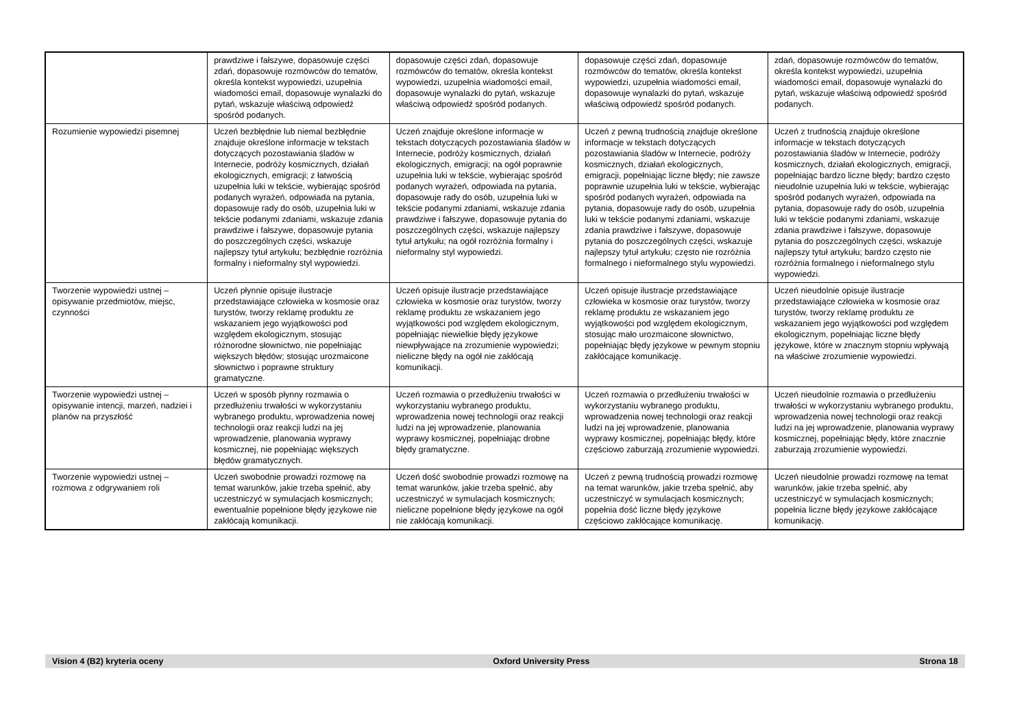| | prawdziwe i fałszywe, dopasowuje części zdań, dopasowuje rozmówców do tematów, określa kontekst wypowiedzi, uzupełnia wiadomości email, dopasowuje wynalazki do pytań, wskazuje właściwą odpowiedź spośród podanych. | dopasowuje części zdań, dopasowuje rozmówców do tematów, określa kontekst wypowiedzi, uzupełnia wiadomości email, dopasowuje wynalazki do pytań, wskazuje właściwą odpowiedź spośród podanych. | dopasowuje części zdań, dopasowuje rozmówców do tematów, określa kontekst wypowiedzi, uzupełnia wiadomości email, dopasowuje wynalazki do pytań, wskazuje właściwą odpowiedź spośród podanych. | zdań, dopasowuje rozmówców do tematów, określa kontekst wypowiedzi, uzupełnia wiadomości email, dopasowuje wynalazki do pytań, wskazuje właściwą odpowiedź spośród podanych. |
| Rozumienie wypowiedzi pisemnej | Uczeń bezbłędnie lub niemal bezbłędnie znajduje określone informacje w tekstach dotyczących pozostawiania śladów w Internecie, podróży kosmicznych, działań ekologicznych, emigracji; z łatwością uzupełnia luki w tekście, wybierając spośród podanych wyrażeń, odpowiada na pytania, dopasowuje rady do osób, uzupełnia luki w tekście podanymi zdaniami, wskazuje zdania prawdziwe i fałszywe, dopasowuje pytania do poszczególnych części, wskazuje najlepszy tytuł artykułu; bezbłędnie rozróżnia formalny i nieformalny styl wypowiedzi. | Uczeń znajduje określone informacje w tekstach dotyczących pozostawiania śladów w Internecie, podróży kosmicznych, działań ekologicznych, emigracji; na ogół poprawnie uzupełnia luki w tekście, wybierając spośród podanych wyrażeń, odpowiada na pytania, dopasowuje rady do osób, uzupełnia luki w tekście podanymi zdaniami, wskazuje zdania prawdziwe i fałszywe, dopasowuje pytania do poszczególnych części, wskazuje najlepszy tytuł artykułu; na ogół rozróżnia formalny i nieformalny styl wypowiedzi. | Uczeń z pewną trudnością znajduje określone informacje w tekstach dotyczących pozostawiania śladów w Internecie, podróży kosmicznych, działań ekologicznych, emigracji, popełniając liczne błędy; nie zawsze poprawnie uzupełnia luki w tekście, wybierając spośród podanych wyrażeń, odpowiada na pytania, dopasowuje rady do osób, uzupełnia luki w tekście podanymi zdaniami, wskazuje zdania prawdziwe i fałszywe, dopasowuje pytania do poszczególnych części, wskazuje najlepszy tytuł artykułu; często nie rozróżnia formalnego i nieformalnego stylu wypowiedzi. | Uczeń z trudnością znajduje określone informacje w tekstach dotyczących pozostawiania śladów w Internecie, podróży kosmicznych, działań ekologicznych, emigracji, popełniając bardzo liczne błędy; bardzo często nieudolnie uzupełnia luki w tekście, wybierając spośród podanych wyrażeń, odpowiada na pytania, dopasowuje rady do osób, uzupełnia luki w tekście podanymi zdaniami, wskazuje zdania prawdziwe i fałszywe, dopasowuje pytania do poszczególnych części, wskazuje najlepszy tytuł artykułu; bardzo często nie rozróżnia formalnego i nieformalnego stylu wypowiedzi. |
| Tworzenie wypowiedzi ustnej – opisywanie przedmiotów, miejsc, czynności | Uczeń płynnie opisuje ilustracje przedstawiające człowieka w kosmosie oraz turystów, tworzy reklamę produktu ze wskazaniem jego wyjątkowości pod względem ekologicznym, stosując różnorodne słownictwo, nie popełniając większych błędów; stosując urozmaicone słownictwo i poprawne struktury gramatyczne. | Uczeń opisuje ilustracje przedstawiające człowieka w kosmosie oraz turystów, tworzy reklamę produktu ze wskazaniem jego wyjątkowości pod względem ekologicznym, popełniając niewielkie błędy językowe niewpływające na zrozumienie wypowiedzi; nieliczne błędy na ogół nie zakłócają komunikacji. | Uczeń opisuje ilustracje przedstawiające człowieka w kosmosie oraz turystów, tworzy reklamę produktu ze wskazaniem jego wyjątkowości pod względem ekologicznym, stosując mało urozmaicone słownictwo, popełniając błędy językowe w pewnym stopniu zakłócające komunikację. | Uczeń nieudolnie opisuje ilustracje przedstawiające człowieka w kosmosie oraz turystów, tworzy reklamę produktu ze wskazaniem jego wyjątkowości pod względem ekologicznym, popełniając liczne błędy językowe, które w znacznym stopniu wpływają na właściwe zrozumienie wypowiedzi. |
| Tworzenie wypowiedzi ustnej – opisywanie intencji, marzeń, nadziei i planów na przyszłość | Uczeń w sposób płynny rozmawia o przedłużeniu trwałości w wykorzystaniu wybranego produktu, wprowadzenia nowej technologii oraz reakcji ludzi na jej wprowadzenie, planowania wyprawy kosmicznej, nie popełniając większych błędów gramatycznych. | Uczeń rozmawia o przedłużeniu trwałości w wykorzystaniu wybranego produktu, wprowadzenia nowej technologii oraz reakcji ludzi na jej wprowadzenie, planowania wyprawy kosmicznej, popełniając drobne błędy gramatyczne. | Uczeń rozmawia o przedłużeniu trwałości w wykorzystaniu wybranego produktu, wprowadzenia nowej technologii oraz reakcji ludzi na jej wprowadzenie, planowania wyprawy kosmicznej, popełniając błędy, które częściowo zaburzają zrozumienie wypowiedzi. | Uczeń nieudolnie rozmawia o przedłużeniu trwałości w wykorzystaniu wybranego produktu, wprowadzenia nowej technologii oraz reakcji ludzi na jej wprowadzenie, planowania wyprawy kosmicznej, popełniając błędy, które znacznie zaburzają zrozumienie wypowiedzi. |
| Tworzenie wypowiedzi ustnej – rozmowa z odgrywaniem roli | Uczeń swobodnie prowadzi rozmowę na temat warunków, jakie trzeba spełnić, aby uczestniczyć w symulacjach kosmicznych; ewentualnie popełnione błędy językowe nie zakłócają komunikacji. | Uczeń dość swobodnie prowadzi rozmowę na temat warunków, jakie trzeba spełnić, aby uczestniczyć w symulacjach kosmicznych; nieliczne popełnione błędy językowe na ogół nie zakłócają komunikacji. | Uczeń z pewną trudnością prowadzi rozmowę na temat warunków, jakie trzeba spełnić, aby uczestniczyć w symulacjach kosmicznych; popełnia dość liczne błędy językowe częściowo zakłócające komunikację. | Uczeń nieudolnie prowadzi rozmowę na temat warunków, jakie trzeba spełnić, aby uczestniczyć w symulacjach kosmicznych; popełnia liczne błędy językowe zakłócające komunikację. |
Vision 4 (B2) kryteria oceny Oxford University Press Strona 18